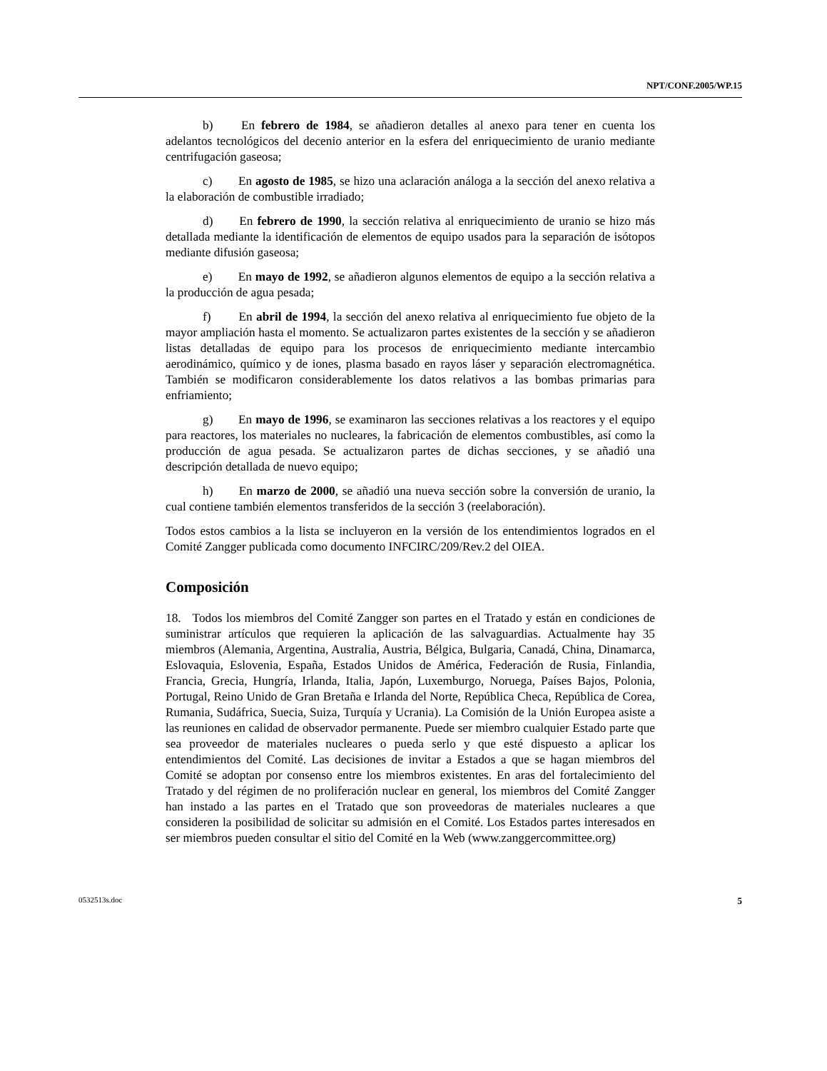NPT/CONF.2005/WP.15
b) En febrero de 1984, se añadieron detalles al anexo para tener en cuenta los adelantos tecnológicos del decenio anterior en la esfera del enriquecimiento de uranio mediante centrifugación gaseosa;
c) En agosto de 1985, se hizo una aclaración análoga a la sección del anexo relativa a la elaboración de combustible irradiado;
d) En febrero de 1990, la sección relativa al enriquecimiento de uranio se hizo más detallada mediante la identificación de elementos de equipo usados para la separación de isótopos mediante difusión gaseosa;
e) En mayo de 1992, se añadieron algunos elementos de equipo a la sección relativa a la producción de agua pesada;
f) En abril de 1994, la sección del anexo relativa al enriquecimiento fue objeto de la mayor ampliación hasta el momento. Se actualizaron partes existentes de la sección y se añadieron listas detalladas de equipo para los procesos de enriquecimiento mediante intercambio aerodinámico, químico y de iones, plasma basado en rayos láser y separación electromagnética. También se modificaron considerablemente los datos relativos a las bombas primarias para enfriamiento;
g) En mayo de 1996, se examinaron las secciones relativas a los reactores y el equipo para reactores, los materiales no nucleares, la fabricación de elementos combustibles, así como la producción de agua pesada. Se actualizaron partes de dichas secciones, y se añadió una descripción detallada de nuevo equipo;
h) En marzo de 2000, se añadió una nueva sección sobre la conversión de uranio, la cual contiene también elementos transferidos de la sección 3 (reelaboración).
Todos estos cambios a la lista se incluyeron en la versión de los entendimientos logrados en el Comité Zangger publicada como documento INFCIRC/209/Rev.2 del OIEA.
Composición
18. Todos los miembros del Comité Zangger son partes en el Tratado y están en condiciones de suministrar artículos que requieren la aplicación de las salvaguardias. Actualmente hay 35 miembros (Alemania, Argentina, Australia, Austria, Bélgica, Bulgaria, Canadá, China, Dinamarca, Eslovaquia, Eslovenia, España, Estados Unidos de América, Federación de Rusia, Finlandia, Francia, Grecia, Hungría, Irlanda, Italia, Japón, Luxemburgo, Noruega, Países Bajos, Polonia, Portugal, Reino Unido de Gran Bretaña e Irlanda del Norte, República Checa, República de Corea, Rumania, Sudáfrica, Suecia, Suiza, Turquía y Ucrania). La Comisión de la Unión Europea asiste a las reuniones en calidad de observador permanente. Puede ser miembro cualquier Estado parte que sea proveedor de materiales nucleares o pueda serlo y que esté dispuesto a aplicar los entendimientos del Comité. Las decisiones de invitar a Estados a que se hagan miembros del Comité se adoptan por consenso entre los miembros existentes. En aras del fortalecimiento del Tratado y del régimen de no proliferación nuclear en general, los miembros del Comité Zangger han instado a las partes en el Tratado que son proveedoras de materiales nucleares a que consideren la posibilidad de solicitar su admisión en el Comité. Los Estados partes interesados en ser miembros pueden consultar el sitio del Comité en la Web (www.zanggercommittee.org)
0532513s.doc 5